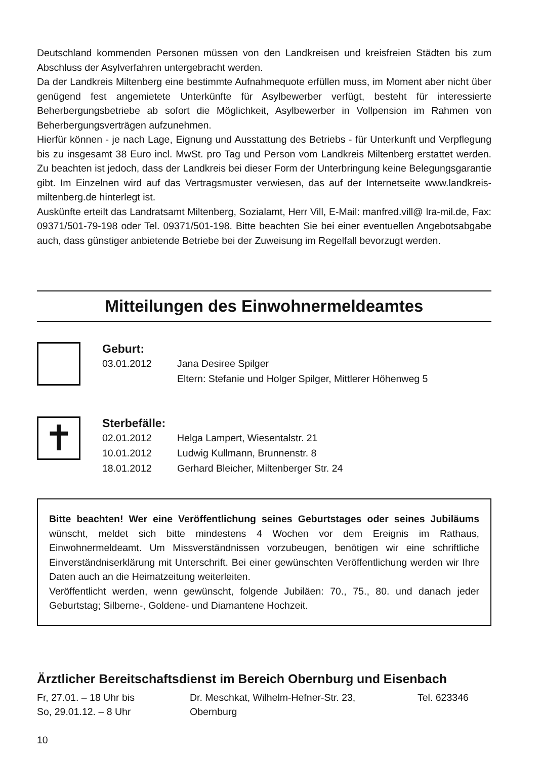Deutschland kommenden Personen müssen von den Landkreisen und kreisfreien Städten bis zum Abschluss der Asylverfahren untergebracht werden.
Da der Landkreis Miltenberg eine bestimmte Aufnahmequote erfüllen muss, im Moment aber nicht über genügend fest angemietete Unterkünfte für Asylbewerber verfügt, besteht für interessierte Beherbergungsbetriebe ab sofort die Möglichkeit, Asylbewerber in Vollpension im Rahmen von Beherbergungsverträgen aufzunehmen.
Hierfür können - je nach Lage, Eignung und Ausstattung des Betriebs - für Unterkunft und Verpflegung bis zu insgesamt 38 Euro incl. MwSt. pro Tag und Person vom Landkreis Miltenberg erstattet werden. Zu beachten ist jedoch, dass der Landkreis bei dieser Form der Unterbringung keine Belegungsgarantie gibt. Im Einzelnen wird auf das Vertragsmuster verwiesen, das auf der Internetseite www.landkreis-miltenberg.de hinterlegt ist.
Auskünfte erteilt das Landratsamt Miltenberg, Sozialamt, Herr Vill, E-Mail: manfred.vill@ lra-mil.de, Fax: 09371/501-79-198 oder Tel. 09371/501-198. Bitte beachten Sie bei einer eventuellen Angebotsabgabe auch, dass günstiger anbietende Betriebe bei der Zuweisung im Regelfall bevorzugt werden.
Mitteilungen des Einwohnermeldeamtes
Geburt:
03.01.2012 Jana Desiree Spilger
Eltern: Stefanie und Holger Spilger, Mittlerer Höhenweg 5
✝
Sterbefälle:
02.01.2012 Helga Lampert, Wiesentalstr. 21
10.01.2012 Ludwig Kullmann, Brunnenstr. 8
18.01.2012 Gerhard Bleicher, Miltenberger Str. 24
Bitte beachten! Wer eine Veröffentlichung seines Geburtstages oder seines Jubiläums wünscht, meldet sich bitte mindestens 4 Wochen vor dem Ereignis im Rathaus, Einwohnermeldeamt. Um Missverständnissen vorzubeugen, benötigen wir eine schriftliche Einverständniserklärung mit Unterschrift. Bei einer gewünschten Veröffentlichung werden wir Ihre Daten auch an die Heimatzeitung weiterleiten.
Veröffentlicht werden, wenn gewünscht, folgende Jubiläen: 70., 75., 80. und danach jeder Geburtstag; Silberne-, Goldene- und Diamantene Hochzeit.
Ärztlicher Bereitschaftsdienst im Bereich Obernburg und Eisenbach
Fr, 27.01. – 18 Uhr bis
So, 29.01.12. – 8 Uhr Dr. Meschkat, Wilhelm-Hefner-Str. 23,
Obernburg Tel. 623346
10